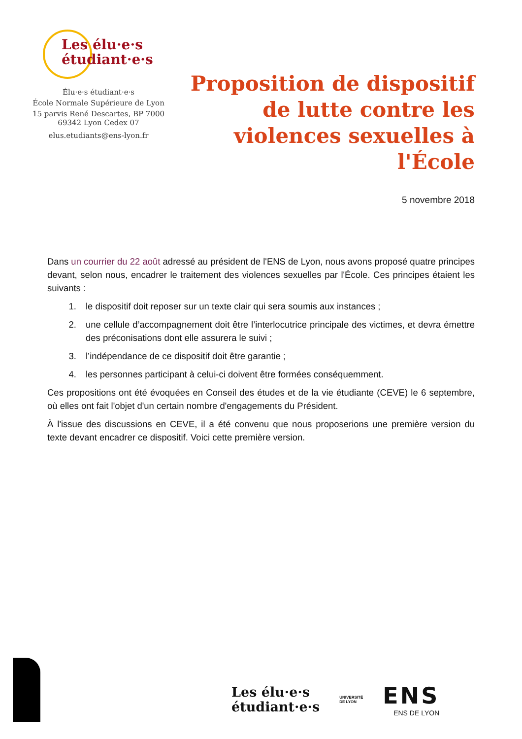Les élu·e·s
étudiant·e·s
Élu·e·s étudiant·e·s
École Normale Supérieure de Lyon
15 parvis René Descartes, BP 7000
69342 Lyon Cedex 07
elus.etudiants@ens-lyon.fr
Proposition de dispositif de lutte contre les violences sexuelles à l'École
5 novembre 2018
Dans un courrier du 22 août adressé au président de l'ENS de Lyon, nous avons proposé quatre principes devant, selon nous, encadrer le traitement des violences sexuelles par l'École. Ces principes étaient les suivants :
1. le dispositif doit reposer sur un texte clair qui sera soumis aux instances ;
2. une cellule d’accompagnement doit être l’interlocutrice principale des victimes, et devra émettre des préconisations dont elle assurera le suivi ;
3. l’indépendance de ce dispositif doit être garantie ;
4. les personnes participant à celui-ci doivent être formées conséquemment.
Ces propositions ont été évoquées en Conseil des études et de la vie étudiante (CEVE) le 6 septembre, où elles ont fait l'objet d'un certain nombre d'engagements du Président.
À l'issue des discussions en CEVE, il a été convenu que nous proposerions une première version du texte devant encadrer ce dispositif. Voici cette première version.
Les élu·e·s
étudiant·e·s
UNIVERSITÉ
DE LYON
ENS
ENS DE LYON